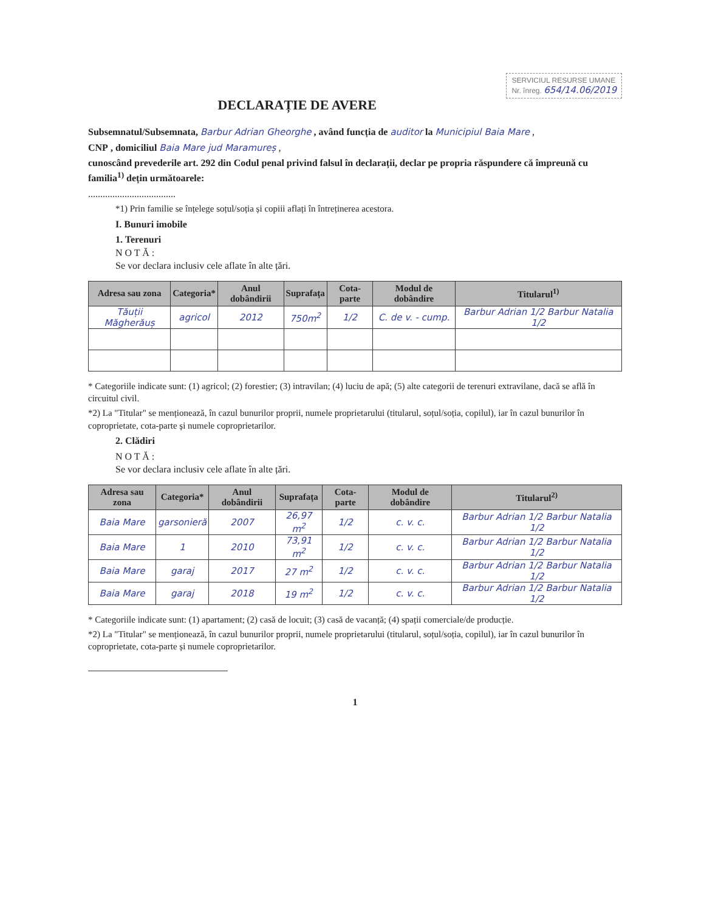SERVICIUL RESURSE UMANE
Nr. înreg. 654/14.06/2019
DECLARAȚIE DE AVERE
Subsemnatul/Subsemnata, Barbur Adrian Gheorghe , având funcția de auditor la Municipiul Baia Mare ,
CNP , domiciliul Baia Mare jud Maramureș ,
cunoscând prevederile art. 292 din Codul penal privind falsul în declarații, declar pe propria răspundere că împreună cu familia<sup>1)</sup> dețin următoarele:
....................................
*1) Prin familie se înțelege soțul/soția și copiii aflați în întreținerea acestora.
I. Bunuri imobile
1. Terenuri
N O T Ă :
Se vor declara inclusiv cele aflate în alte țări.
| Adresa sau zona | Categoria* | Anul dobândirii | Suprafața | Cota-parte | Modul de dobândire | Titularul<sup>1)</sup> |
| --- | --- | --- | --- | --- | --- | --- |
| Tăuții Măgherăuș | agricol | 2012 | 750m<sup>2</sup> | 1/2 | C. de v. - cump. | Barbur Adrian 1/2 Barbur Natalia 1/2 |
* Categoriile indicate sunt: (1) agricol; (2) forestier; (3) intravilan; (4) luciu de apă; (5) alte categorii de terenuri extravilane, dacă se află în circuitul civil.
*2) La "Titular" se menționează, în cazul bunurilor proprii, numele proprietarului (titularul, soțul/soția, copilul), iar în cazul bunurilor în coproprietate, cota-parte și numele coproprietarilor.
2. Clădiri
N O T Ă :
Se vor declara inclusiv cele aflate în alte țări.
| Adresa sau zona | Categoria* | Anul dobândirii | Suprafața | Cota-parte | Modul de dobândire | Titularul<sup>2)</sup> |
| --- | --- | --- | --- | --- | --- | --- |
| Baia Mare | garsonieră | 2007 | 26,97 m<sup>2</sup> | 1/2 | c. v. c. | Barbur Adrian 1/2 Barbur Natalia 1/2 |
| Baia Mare | 1 | 2010 | 73,91 m<sup>2</sup> | 1/2 | c. v. c. | Barbur Adrian 1/2 Barbur Natalia 1/2 |
| Baia Mare | garaj | 2017 | 27 m<sup>2</sup> | 1/2 | c. v. c. | Barbur Adrian 1/2 Barbur Natalia 1/2 |
| Baia Mare | garaj | 2018 | 19 m<sup>2</sup> | 1/2 | c. v. c. | Barbur Adrian 1/2 Barbur Natalia 1/2 |
* Categoriile indicate sunt: (1) apartament; (2) casă de locuit; (3) casă de vacanță; (4) spații comerciale/de producție.
*2) La "Titular" se menționează, în cazul bunurilor proprii, numele proprietarului (titularul, soțul/soția, copilul), iar în cazul bunurilor în coproprietate, cota-parte și numele coproprietarilor.
1